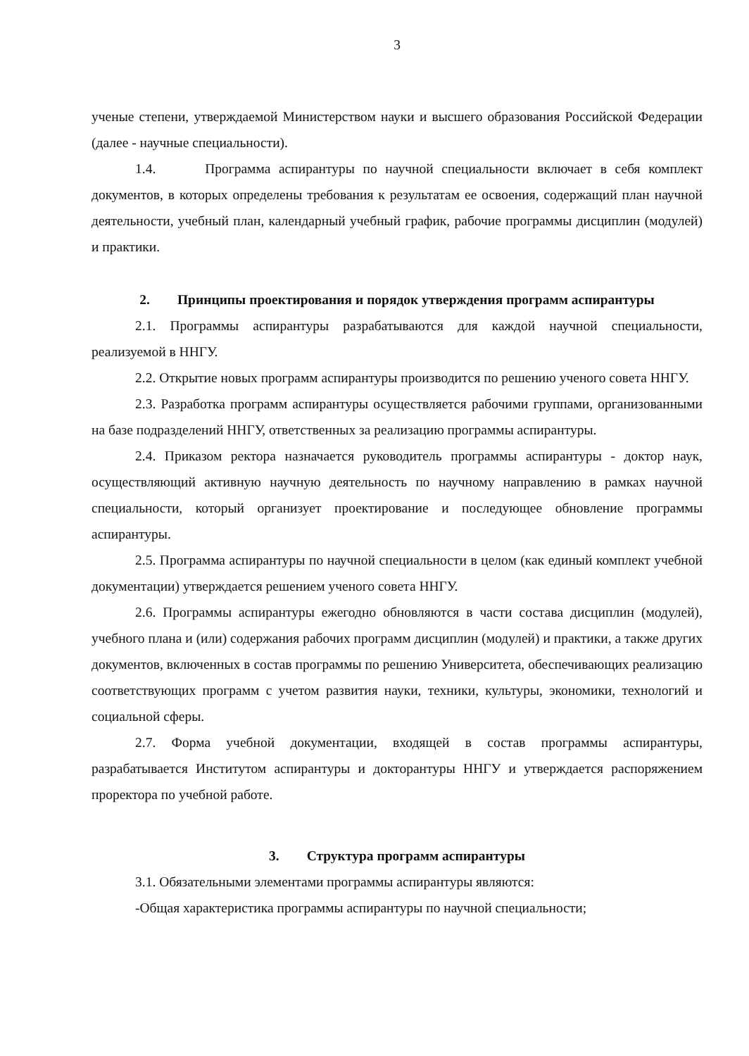3
ученые степени, утверждаемой Министерством науки и высшего образования Российской Федерации (далее - научные специальности).
1.4. Программа аспирантуры по научной специальности включает в себя комплект документов, в которых определены требования к результатам ее освоения, содержащий план научной деятельности, учебный план, календарный учебный график, рабочие программы дисциплин (модулей) и практики.
2. Принципы проектирования и порядок утверждения программ аспирантуры
2.1. Программы аспирантуры разрабатываются для каждой научной специальности, реализуемой в ННГУ.
2.2. Открытие новых программ аспирантуры производится по решению ученого совета ННГУ.
2.3. Разработка программ аспирантуры осуществляется рабочими группами, организованными на базе подразделений ННГУ, ответственных за реализацию программы аспирантуры.
2.4. Приказом ректора назначается руководитель программы аспирантуры - доктор наук, осуществляющий активную научную деятельность по научному направлению в рамках научной специальности, который организует проектирование и последующее обновление программы аспирантуры.
2.5. Программа аспирантуры по научной специальности в целом (как единый комплект учебной документации) утверждается решением ученого совета ННГУ.
2.6. Программы аспирантуры ежегодно обновляются в части состава дисциплин (модулей), учебного плана и (или) содержания рабочих программ дисциплин (модулей) и практики, а также других документов, включенных в состав программы по решению Университета, обеспечивающих реализацию соответствующих программ с учетом развития науки, техники, культуры, экономики, технологий и социальной сферы.
2.7. Форма учебной документации, входящей в состав программы аспирантуры, разрабатывается Институтом аспирантуры и докторантуры ННГУ и утверждается распоряжением проректора по учебной работе.
3. Структура программ аспирантуры
3.1. Обязательными элементами программы аспирантуры являются:
-Общая характеристика программы аспирантуры по научной специальности;